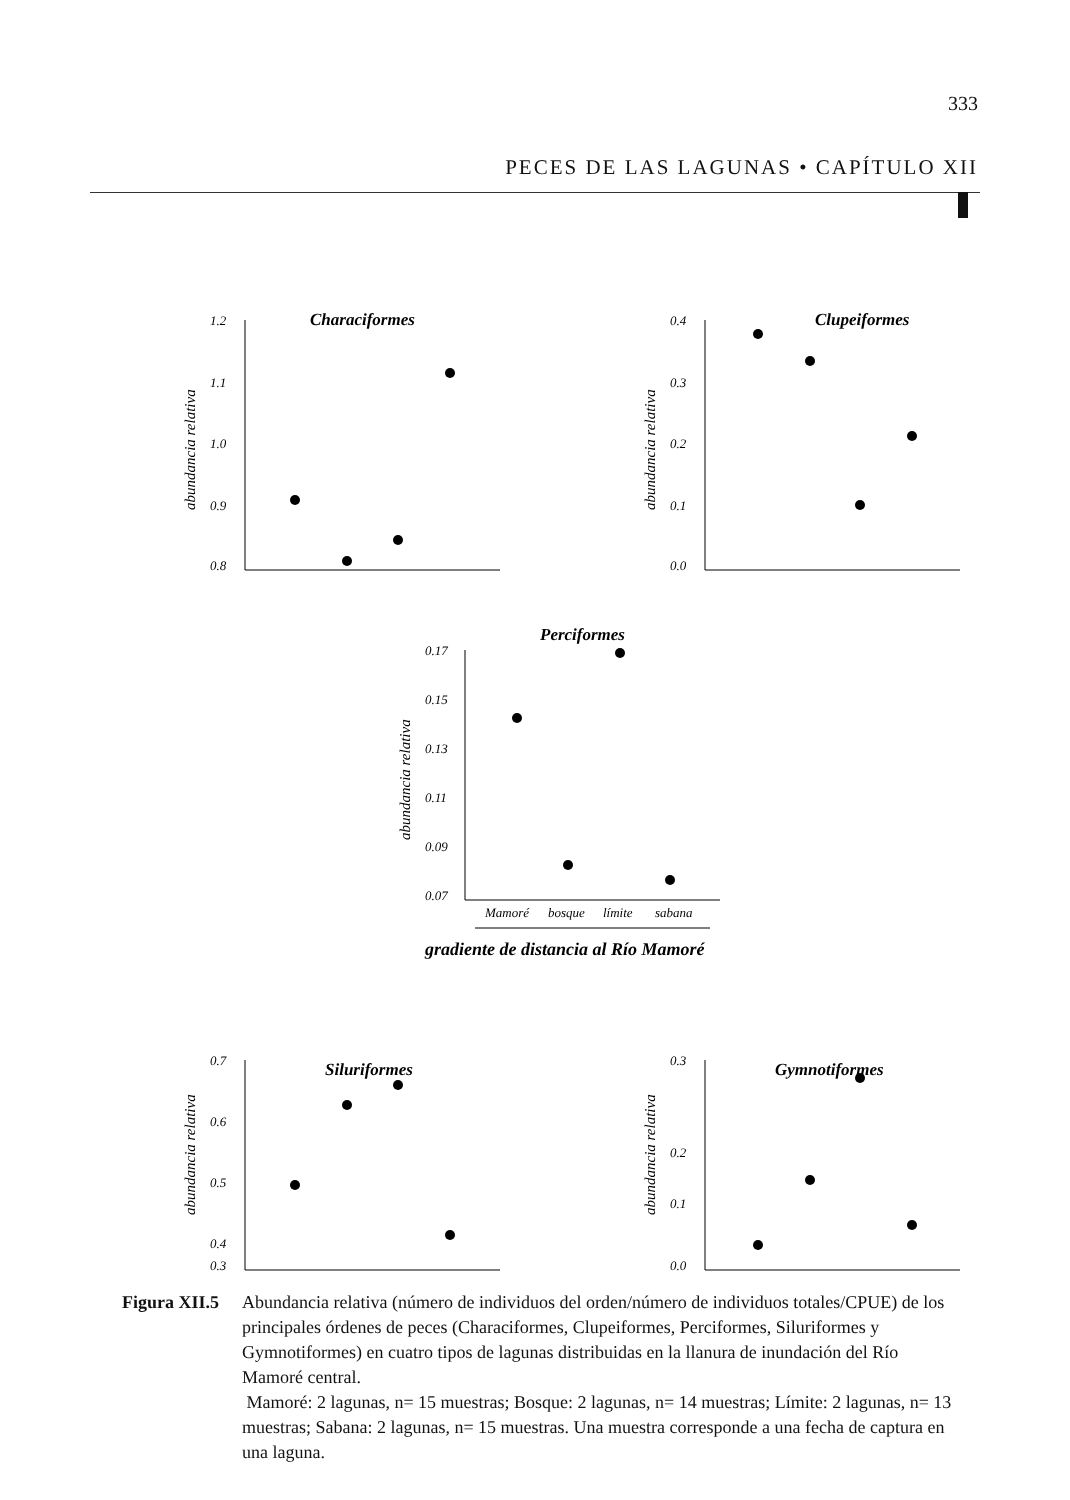333
PECES DE LAS LAGUNAS • CAPÍTULO XII
1.2
1.1
1.0
0.9
0.8
Characiformes
abundancia relativa
0.4
0.3
0.2
0.1
0.0
Clupeiformes
abundancia relativa
0.17
0.15
0.13
0.11
0.09
0.07
Perciformes
abundancia relativa
Mamoré
bosque
límite
sabana
gradiente de distancia al Río Mamoré
0.7
0.6
0.5
0.4
0.3
Siluriformes
abundancia relativa
0.3
0.2
0.1
0.0
Gymnotiformes
abundancia relativa
Figura XII.5
Abundancia relativa (número de individuos del orden/número de individuos totales/CPUE) de los principales órdenes de peces (Characiformes, Clupeiformes, Perciformes, Siluriformes y Gymnotiformes) en cuatro tipos de lagunas distribuidas en la llanura de inundación del Río Mamoré central.
Mamoré: 2 lagunas, n= 15 muestras; Bosque: 2 lagunas, n= 14 muestras; Límite: 2 lagunas, n= 13 muestras; Sabana: 2 lagunas, n= 15 muestras. Una muestra corresponde a una fecha de captura en una laguna.